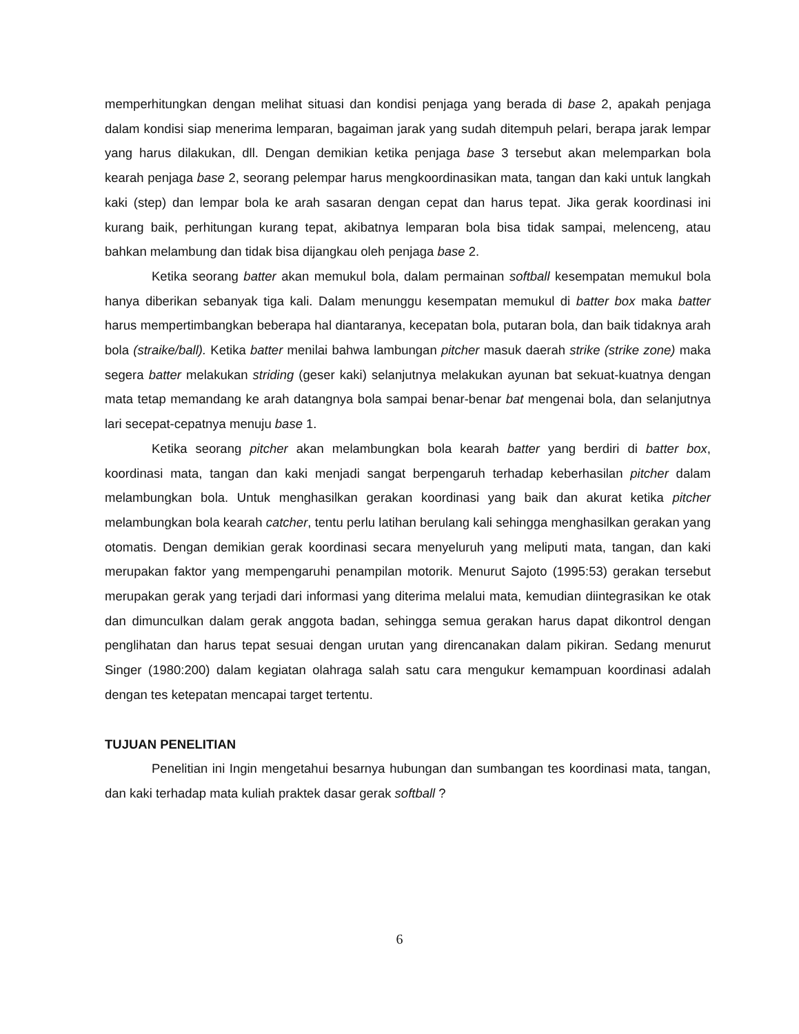memperhitungkan dengan melihat situasi dan kondisi penjaga yang berada di base 2, apakah penjaga dalam kondisi siap menerima lemparan, bagaiman jarak yang sudah ditempuh pelari, berapa jarak lempar yang harus dilakukan, dll. Dengan demikian ketika penjaga base 3 tersebut akan melemparkan bola kearah penjaga base 2, seorang pelempar harus mengkoordinasikan mata, tangan dan kaki untuk langkah kaki (step) dan lempar bola ke arah sasaran dengan cepat dan harus tepat. Jika gerak koordinasi ini kurang baik, perhitungan kurang tepat, akibatnya lemparan bola bisa tidak sampai, melenceng, atau bahkan melambung dan tidak bisa dijangkau oleh penjaga base 2.
Ketika seorang batter akan memukul bola, dalam permainan softball kesempatan memukul bola hanya diberikan sebanyak tiga kali. Dalam menunggu kesempatan memukul di batter box maka batter harus mempertimbangkan beberapa hal diantaranya, kecepatan bola, putaran bola, dan baik tidaknya arah bola (straike/ball). Ketika batter menilai bahwa lambungan pitcher masuk daerah strike (strike zone) maka segera batter melakukan striding (geser kaki) selanjutnya melakukan ayunan bat sekuat-kuatnya dengan mata tetap memandang ke arah datangnya bola sampai benar-benar bat mengenai bola, dan selanjutnya lari secepat-cepatnya menuju base 1.
Ketika seorang pitcher akan melambungkan bola kearah batter yang berdiri di batter box, koordinasi mata, tangan dan kaki menjadi sangat berpengaruh terhadap keberhasilan pitcher dalam melambungkan bola. Untuk menghasilkan gerakan koordinasi yang baik dan akurat ketika pitcher melambungkan bola kearah catcher, tentu perlu latihan berulang kali sehingga menghasilkan gerakan yang otomatis. Dengan demikian gerak koordinasi secara menyeluruh yang meliputi mata, tangan, dan kaki merupakan faktor yang mempengaruhi penampilan motorik. Menurut Sajoto (1995:53) gerakan tersebut merupakan gerak yang terjadi dari informasi yang diterima melalui mata, kemudian diintegrasikan ke otak dan dimunculkan dalam gerak anggota badan, sehingga semua gerakan harus dapat dikontrol dengan penglihatan dan harus tepat sesuai dengan urutan yang direncanakan dalam pikiran. Sedang menurut Singer (1980:200) dalam kegiatan olahraga salah satu cara mengukur kemampuan koordinasi adalah dengan tes ketepatan mencapai target tertentu.
TUJUAN PENELITIAN
Penelitian ini Ingin mengetahui besarnya hubungan dan sumbangan tes koordinasi mata, tangan, dan kaki terhadap mata kuliah praktek dasar gerak softball ?
6